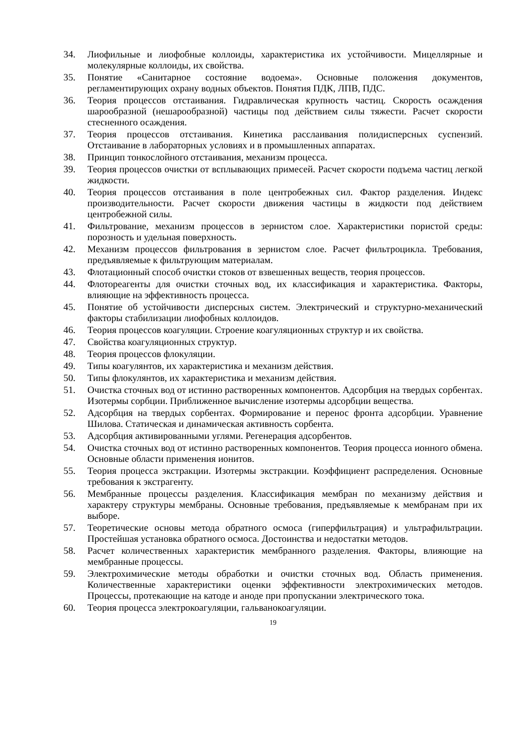34. Лиофильные и лиофобные коллоиды, характеристика их устойчивости. Мицеллярные и молекулярные коллоиды, их свойства.
35. Понятие «Санитарное состояние водоема». Основные положения документов, регламентирующих охрану водных объектов. Понятия ПДК, ЛПВ, ПДС.
36. Теория процессов отстаивания. Гидравлическая крупность частиц. Скорость осаждения шарообразной (нешарообразной) частицы под действием силы тяжести. Расчет скорости стесненного осаждения.
37. Теория процессов отстаивания. Кинетика расслаивания полидисперсных суспензий. Отстаивание в лабораторных условиях и в промышленных аппаратах.
38. Принцип тонкослойного отстаивания, механизм процесса.
39. Теория процессов очистки от всплывающих примесей. Расчет скорости подъема частиц легкой жидкости.
40. Теория процессов отстаивания в поле центробежных сил. Фактор разделения. Индекс производительности. Расчет скорости движения частицы в жидкости под действием центробежной силы.
41. Фильтрование, механизм процессов в зернистом слое. Характеристики пористой среды: порозность и удельная поверхность.
42. Механизм процессов фильтрования в зернистом слое. Расчет фильтроцикла. Требования, предъявляемые к фильтрующим материалам.
43. Флотационный способ очистки стоков от взвешенных веществ, теория процессов.
44. Флотореагенты для очистки сточных вод, их классификация и характеристика. Факторы, влияющие на эффективность процесса.
45. Понятие об устойчивости дисперсных систем. Электрический и структурно-механический факторы стабилизации лиофобных коллоидов.
46. Теория процессов коагуляции. Строение коагуляционных структур и их свойства.
47. Свойства коагуляционных структур.
48. Теория процессов флокуляции.
49. Типы коагулянтов, их характеристика и механизм действия.
50. Типы флокулянтов, их характеристика и механизм действия.
51. Очистка сточных вод от истинно растворенных компонентов. Адсорбция на твердых сорбентах. Изотермы сорбции. Приближенное вычисление изотермы адсорбции вещества.
52. Адсорбция на твердых сорбентах. Формирование и перенос фронта адсорбции. Уравнение Шилова. Статическая и динамическая активность сорбента.
53. Адсорбция активированными углями. Регенерация адсорбентов.
54. Очистка сточных вод от истинно растворенных компонентов. Теория процесса ионного обмена. Основные области применения ионитов.
55. Теория процесса экстракции. Изотермы экстракции. Коэффициент распределения. Основные требования к экстрагенту.
56. Мембранные процессы разделения. Классификация мембран по механизму действия и характеру структуры мембраны. Основные требования, предъявляемые к мембранам при их выборе.
57. Теоретические основы метода обратного осмоса (гиперфильтрация) и ультрафильтрации. Простейшая установка обратного осмоса. Достоинства и недостатки методов.
58. Расчет количественных характеристик мембранного разделения. Факторы, влияющие на мембранные процессы.
59. Электрохимические методы обработки и очистки сточных вод. Область применения. Количественные характеристики оценки эффективности электрохимических методов. Процессы, протекающие на катоде и аноде при пропускании электрического тока.
60. Теория процесса электрокоагуляции, гальванокоагуляции.
19